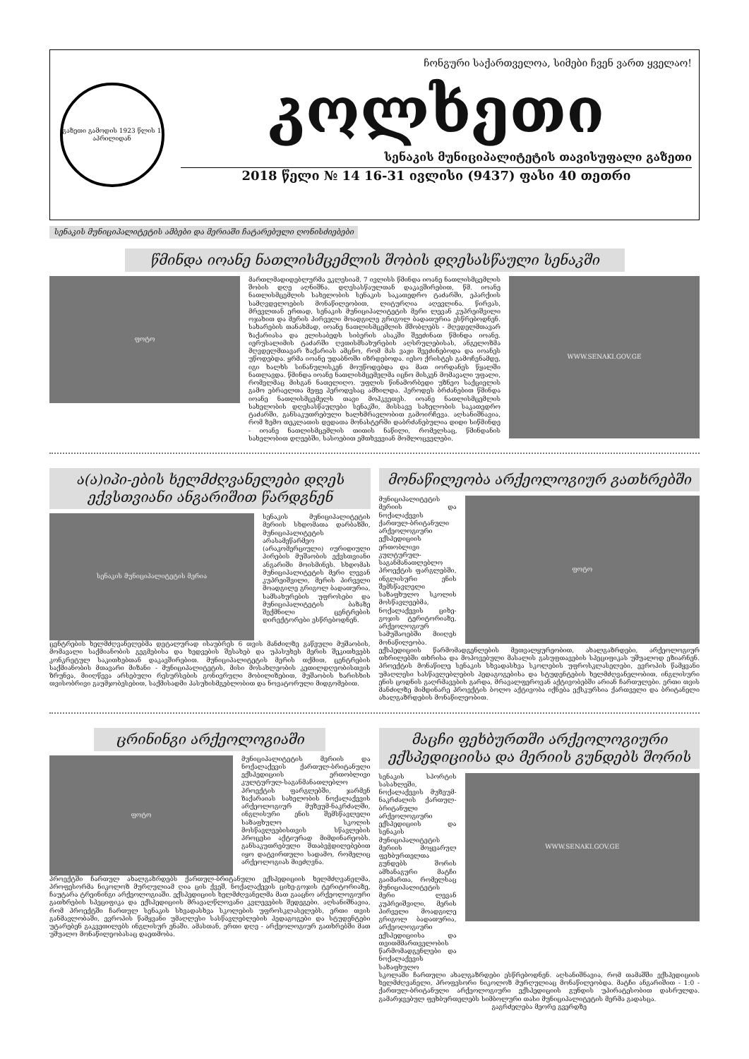გაზეთი გამოდის 1923 წლის 1 აპრილიდან
ჩონგური საქართველოა, სიმები ჩვენ ვართ ყველაო!
კოლხეთი
სენაკის მუნიციპალიტეტის თავისუფალი გაზეთი
2018 წელი № 14 16-31 ივლისი (9437) ფასი 40 თეთრი
სენაკის მუნიციპალიტეტის ამბები და მერიაში ჩატარებული ღონისძიებები
წმინდა იოანე ნათლისმცემლის შობის დღესასწაული სენაკში
ფოტო
მართლმადიდებლურმა ეკლესიამ, 7 ივლისს წმინდა იოანე ნათლისმცემლის შობის დღე აღნიშნა. დღესასწაულთან დაკავშირებით, წმ. იოანე ნათლისმცემლის სახელობის სენაკის საკათედრო ტაძარში, ეპარქიის სამღვდელოების მონაწილეობით, ლიტურღია აღევლინა. წირვას, მრევლთან ერთად, სენაკის მუნიციპალიტეტის მერი ლევან კუპრეიშვილი ოჯახით და მერის პირველი მოადგილე გრიგოლ ბადათურია ესწრებოდნენ. სახარების თანახმად, იოანე ნათლისმცემლის მშობლებს - მღვდელმთავარ ზაქარიასა და ელისაბედს სიბერის ასაკში შეეძინათ წმინდა იოანე. იერუსალიმის ტაძარში ღვთისმსახურების აღსრულებისას, ანგელოზმა მღვდელმთავარ ზაქარიას ამცნო, რომ მას ვაჟი შეეძინებოდა და იოანეს უწოდებდა. ყრმა იოანე უდაბნოში იზრდებოდა. იესო ქრისტეს გამოჩენამდე, იგი ხალხს სინანულისკენ მოუწოდებდა და მათ იორდანეს წყალში ნათლავდა. წმინდა იოანე ნათლისმცემელმა იცნო მისკენ მომავალი უფალი, რომელმაც მისგან ნათელიღო. უფლის წინამორბედი უზნეო საქციელის გამო ებრაელთა მეფე ჰეროდესაც ამხილდა. ჰეროდეს ბრძანებით წმინდა იოანე ნათლისმცემელს თავი მოჰკვეთეს. იოანე ნათლისმცემლის სახელობის დღესასწაულები სენაკში, მისსავე სახელობის საკათედრო ტაძარში, განსაკუთრებული ხალხმრავლობით გამოირჩევა. აღსანიშნავია, რომ ზემო თეკლათის დედათა მონასტერში დაბრძანებულია დიდი სიწმინდე - იოანე ნათლისმცემლის თითის ნაწილი, რომელსაც, წმინდანის სახელობით დღეებში, სასოებით ემთხვევიან მომლოცველები.
WWW.SENAKI.GOV.GE
ა(ა)იპი-ების ხელმძღვანელები დღეს ექვსთვიანი ანგარიშით წარდგნენ
სენაკის მუნიციპალიტეტის მერია
სენაკის მუნიციპალიტეტის მერიის სხდომათა დარბაზში, მუნიციპალიტეტის არასამეწარმეო (არაკომერციული) იურიდიული პირების მუშაობის ექვსთვიანი ანგარიში მოისმინეს. სხდომას მუნიციპალიტეტის მერი ლევან კუპრეიშვილი, მერის პირველი მოადგილე გრიგოლ ბადათურია, სამსახურების უფროსები და მუნიციპალიტეტის ბაზაზე შექმნილი ცენტრების დირექტორები ესწრებოდნენ.
ცენტრების ხელმძღვანელებმა დეტალურად ისაუბრეს 6 თვის მანძილზე გაწეული მუშაობის, მომავალი საქმიანობის გეგმებისა და ხედვების შესახებ და უპასუხეს მერის შეკითხვებს კონკრეტულ საკითხებთან დაკავშირებით. მუნიციპალიტეტის მერის თქმით, ცენტრების საქმიანობის მთავარი მიზანი - მუნიციპალიტეტის, მისი მოსახლეობის კეთილდღეობისთვის ზრუნვა, მიიღწევა არსებული რესურსების გონივრული მობილიზებით, მუშაობის ხარისხის თვისობრივი გაუმჯობესებით, საქმისადმი პასუხისმგებლობით და ნოვატორული მიდგომებით.
მონაწილეობა არქეოლოგიურ გათხრებში
მუნიციპალიტეტის მერიის და ნოქალაქევის ქართულ-ბრიტანული არქეოლოგიური ექსპედიციის ერთობლივი კულტურულ-საგანმანათლებლო პროექტის ფარგლებში, ინგლისური ენის შემსწავლელი საზაფხულო სკოლის მოსწავლეებმა, ნოქალაქევის ციხე-გოჯის ტერიტორიაზე, არქეოლოგიურ სამუშაოებში მიიღეს მონაწილეობა.
ფოტო
ექსპედიციის წარმომადგენლების მეთვალყურეობით, ახალგაზრდები, არქეოლოგიურ თხრილებში თხრისა და მოპოვებული მასალის გასუფთავების სპეციფიკას უშუალოდ ეზიარნენ. პროექტის მონაწილე სენაკის სხვადასხვა სკოლების უფროსკლასელები, ევროპის წამყვანი უმაღლესი სასწავლებლების პედაგოგებისა და სტუდენტების ხელმძღვანელობით, ინგლისური ენის ცოდნის გაღრმავების გარდა, მრავალფეროვან აქტივობებში არიან ჩართულები. ერთი თვის მანძილზე მიმდინარე პროექტის ბოლო აქტივობა იქნება ექსკურსია ქართველი და ბრიტანელი ახალგაზრდების მონაწილეობით.
ცრინინგი არქეოლოგიაში
ფოტო
მუნიციპალიტეტის მერიის და ნოქალაქევის ქართულ-ბრიტანული ექსპედიციის ერთობლივი კულტურულ-საგანმანათლებლო პროექტის ფარგლებში, ჯარმენ ზაქარაიას სახელობის ნოქალაქევის არქეოლოგიურ მუზეუმ-ნაკრძალში, ინგლისური ენის შემსწავლელი საზაფხულო სკოლის მოსწავლეებისთვის სწავლების პროცესი აქტიურად მიმდინარეობს. განსაკუთრებული შთაბეჭდილებებით იყო დატვირთული სადამო, რომელიც არქეოლოგიას მიეძღვნა.
პროექტში ჩართულ ახალგაზრდებს ქართულ-ბრიტანული ექსპედიციის ხელმძღვანელმა, პროფესორმა ნიკოლოზ მურღულიამ ღია ცის ქვეშ, ნოქალაქევის ციხე-გოჯის ტერიტორიაზე, ჩაუტარა ტრეინინგი არქეოლოგიაში. ექსპედიციის ხელმძღვანელმა მათ გააცნო არქეოლოგიური გათხრების სპეციფიკა და ექსპედიციის მრავალწლოვანი კვლევების შედეგები. აღსანიშნავია, რომ პროექტში ჩართულ სენაკის სხვადასხვა სკოლების უფროსკლასელებს, ერთი თვის განმავლობაში, ევროპის წამყვანი უმაღლესი სასწავლებლების პედაგოგები და სტუდენტები უტარებენ გაკვეთილებს ინგლისურ ენაში. ამასთან, ერთი დღე - არქეოლოგიურ გათხრებში მათ უშუალო მონაწილეობასაც დაეთმობა.
მაცჩი ფეხბურთში არქეოლოგიური ექსპედიციისა და მერიის გუნდებს შორის
სენაკის სპორტის სასახლეში, ნოქალაქევის მუზეუმ-ნაკრძალის ქართულ-ბრიტანული არქეოლოგიური ექსპედიციის და სენაკის მუნიციპალიტეტის მერიის მოყვარულ ფეხბურთელთა გუნდებს შორის ამხანაგური მატჩი გაიმართა, რომელსაც მუნიციპალიტეტის მერი ლევან კუპრეიშვილი, მერის პირველი მოადგილე გრიგოლ ბადათურია, არქეოლოგიური ექსპედიციისა და თვითმმართველობის წარმომადგენლები და ნოქალაქევის საზაფხულო
WWW.SENAKI.GOV.GE
სკოლაში ჩართული ახალგაზრდები ესწრებოდნენ. აღსანიშნავია, რომ თამაშში ექსპედიციის ხელმძღვანელი, პროფესორი ნიკოლოზ მურღულიაც მონაწილეობდა. მატჩი ანგარიშით - 1:0 - ქართულ-ბრიტანული არქეოლოგიური ექსპედიციის გუნდის უპირატესობით დასრულდა. გამარჯვებულ ფეხბურთელებს სიმბოლური თასი მუნიციპალიტეტის მერმა გადასცა.
გაგრძელება მეორე გვერდზე